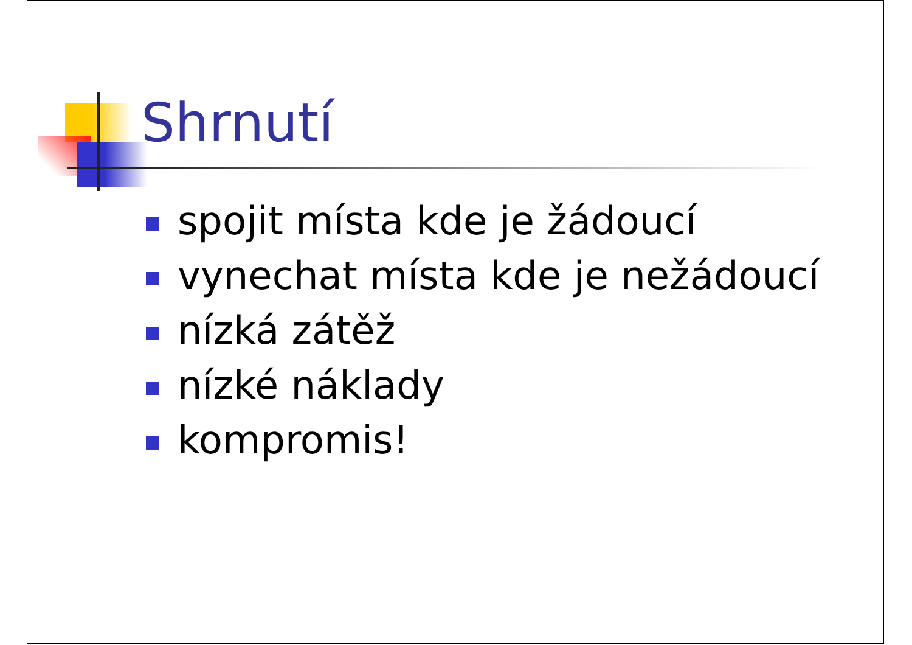Shrnutí
spojit místa kde je žádoucí
vynechat místa kde je nežádoucí
nízká zátěž
nízké náklady
kompromis!